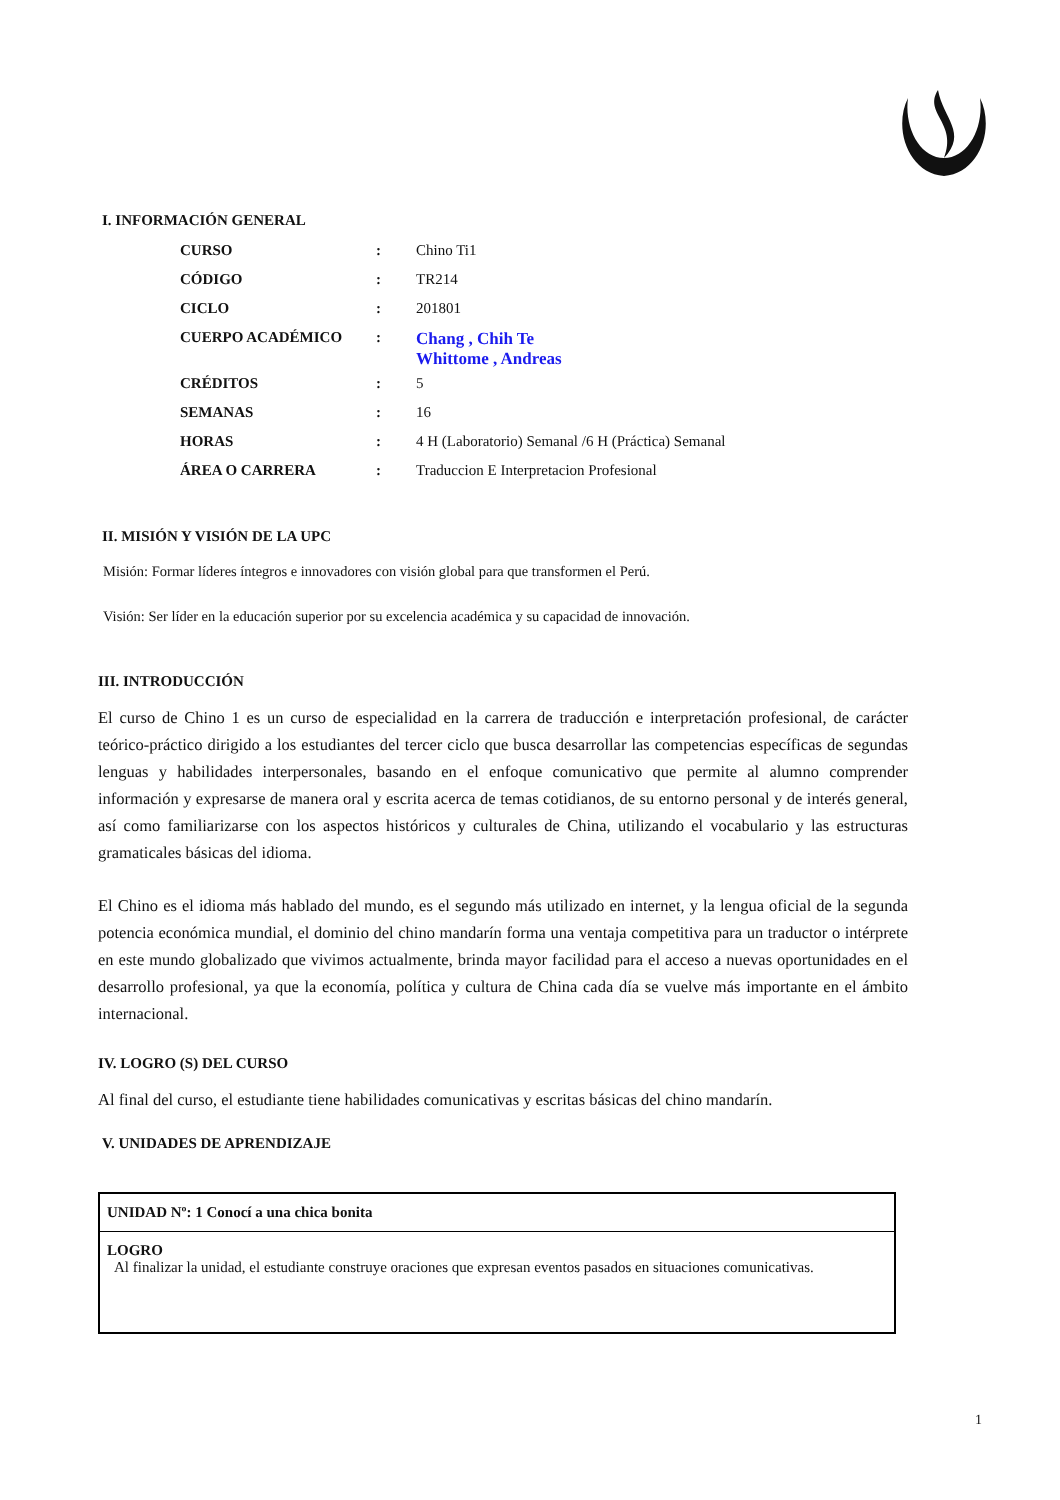I. INFORMACIÓN GENERAL
| CURSO | : | Chino Ti1 |
| CÓDIGO | : | TR214 |
| CICLO | : | 201801 |
| CUERPO ACADÉMICO | : | Chang , Chih Te Whittome , Andreas |
| CRÉDITOS | : | 5 |
| SEMANAS | : | 16 |
| HORAS | : | 4 H (Laboratorio) Semanal /6 H (Práctica) Semanal |
| ÁREA O CARRERA | : | Traduccion E Interpretacion Profesional |
II. MISIÓN Y VISIÓN DE LA UPC
Misión: Formar líderes íntegros e innovadores con visión global para que transformen el Perú.
Visión: Ser líder en la educación superior por su excelencia académica y su capacidad de innovación.
III. INTRODUCCIÓN
El curso de Chino 1 es un curso de especialidad en la carrera de traducción e interpretación profesional, de carácter teórico-práctico dirigido a los estudiantes del tercer ciclo que busca desarrollar las competencias específicas de segundas lenguas y habilidades interpersonales, basando en el enfoque comunicativo que permite al alumno comprender información y expresarse de manera oral y escrita acerca de temas cotidianos, de su entorno personal y de interés general, así como familiarizarse con los aspectos históricos y culturales de China, utilizando el vocabulario y las estructuras gramaticales básicas del idioma.
El Chino es el idioma más hablado del mundo, es el segundo más utilizado en internet, y la lengua oficial de la segunda potencia económica mundial, el dominio del chino mandarín forma una ventaja competitiva para un traductor o intérprete en este mundo globalizado que vivimos actualmente, brinda mayor facilidad para el acceso a nuevas oportunidades en el desarrollo profesional, ya que la economía, política y cultura de China cada día se vuelve más importante en el ámbito internacional.
IV. LOGRO (S) DEL CURSO
Al final del curso, el estudiante tiene habilidades comunicativas y escritas básicas del chino mandarín.
V. UNIDADES DE APRENDIZAJE
UNIDAD Nº: 1 Conocí a una chica bonita
LOGRO
Al finalizar la unidad, el estudiante construye oraciones que expresan eventos pasados en situaciones comunicativas.
1